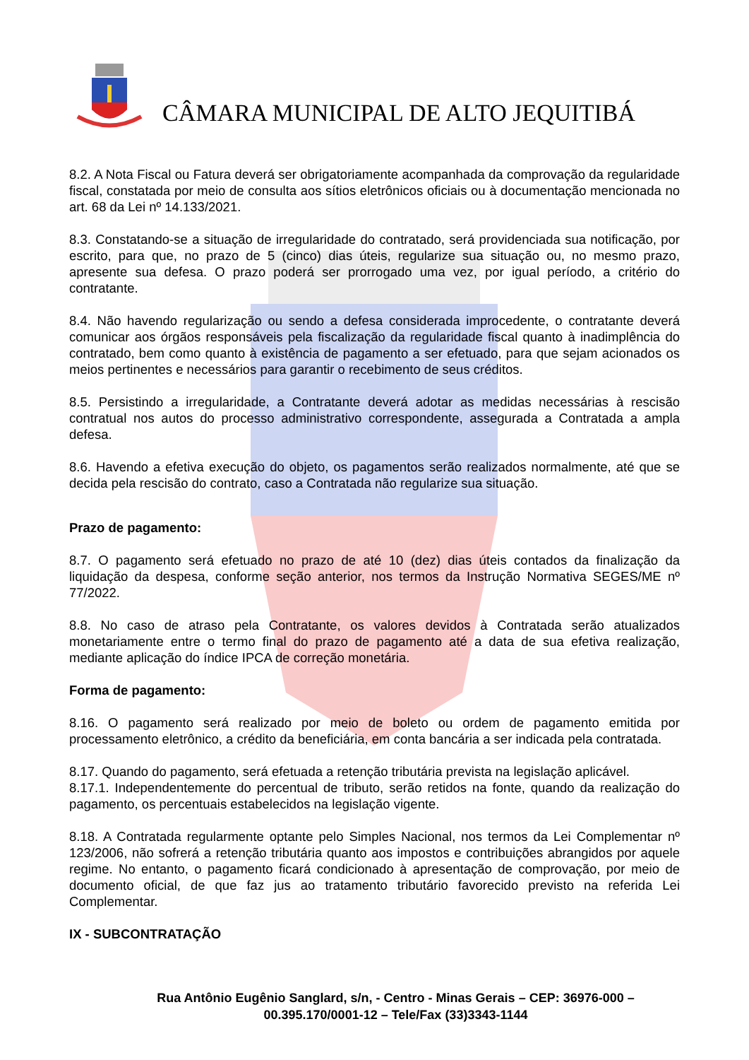CÂMARA MUNICIPAL DE ALTO JEQUITIBÁ
8.2. A Nota Fiscal ou Fatura deverá ser obrigatoriamente acompanhada da comprovação da regularidade fiscal, constatada por meio de consulta aos sítios eletrônicos oficiais ou à documentação mencionada no art. 68 da Lei nº 14.133/2021.
8.3. Constatando-se a situação de irregularidade do contratado, será providenciada sua notificação, por escrito, para que, no prazo de 5 (cinco) dias úteis, regularize sua situação ou, no mesmo prazo, apresente sua defesa. O prazo poderá ser prorrogado uma vez, por igual período, a critério do contratante.
8.4. Não havendo regularização ou sendo a defesa considerada improcedente, o contratante deverá comunicar aos órgãos responsáveis pela fiscalização da regularidade fiscal quanto à inadimplência do contratado, bem como quanto à existência de pagamento a ser efetuado, para que sejam acionados os meios pertinentes e necessários para garantir o recebimento de seus créditos.
8.5. Persistindo a irregularidade, a Contratante deverá adotar as medidas necessárias à rescisão contratual nos autos do processo administrativo correspondente, assegurada a Contratada a ampla defesa.
8.6. Havendo a efetiva execução do objeto, os pagamentos serão realizados normalmente, até que se decida pela rescisão do contrato, caso a Contratada não regularize sua situação.
Prazo de pagamento:
8.7. O pagamento será efetuado no prazo de até 10 (dez) dias úteis contados da finalização da liquidação da despesa, conforme seção anterior, nos termos da Instrução Normativa SEGES/ME nº 77/2022.
8.8. No caso de atraso pela Contratante, os valores devidos à Contratada serão atualizados monetariamente entre o termo final do prazo de pagamento até a data de sua efetiva realização, mediante aplicação do índice IPCA de correção monetária.
Forma de pagamento:
8.16. O pagamento será realizado por meio de boleto ou ordem de pagamento emitida por processamento eletrônico, a crédito da beneficiária, em conta bancária a ser indicada pela contratada.
8.17. Quando do pagamento, será efetuada a retenção tributária prevista na legislação aplicável.
8.17.1. Independentemente do percentual de tributo, serão retidos na fonte, quando da realização do pagamento, os percentuais estabelecidos na legislação vigente.
8.18. A Contratada regularmente optante pelo Simples Nacional, nos termos da Lei Complementar nº 123/2006, não sofrerá a retenção tributária quanto aos impostos e contribuições abrangidos por aquele regime. No entanto, o pagamento ficará condicionado à apresentação de comprovação, por meio de documento oficial, de que faz jus ao tratamento tributário favorecido previsto na referida Lei Complementar.
IX - SUBCONTRATAÇÃO
Rua Antônio Eugênio Sanglard, s/n, - Centro - Minas Gerais – CEP: 36976-000 –
00.395.170/0001-12 – Tele/Fax (33)3343-1144